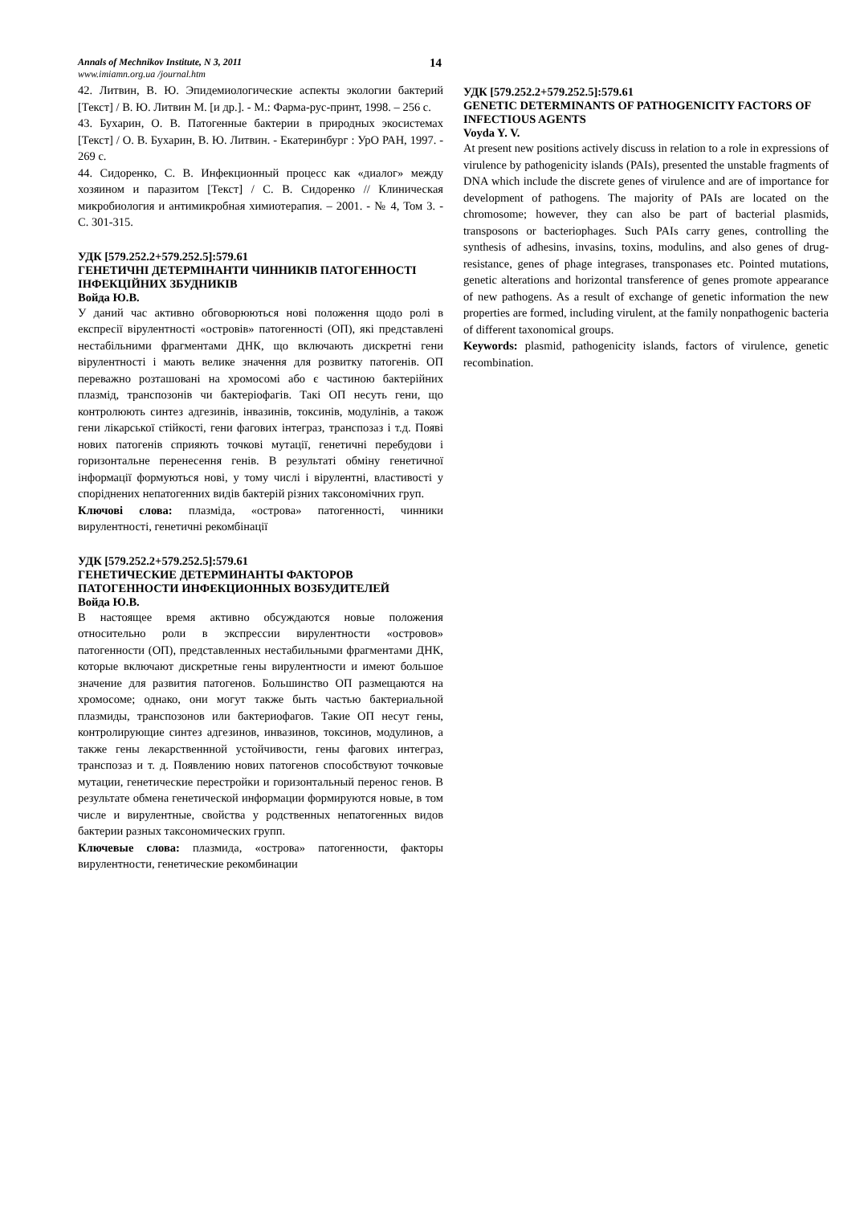Annals of Mechnikov Institute, N 3, 2011
www.imiamn.org.ua /journal.htm
14
42. Литвин, В. Ю. Эпидемиологические аспекты экологии бактерий [Текст] / В. Ю. Литвин М. [и др.]. - М.: Фарма-рус-принт, 1998. – 256 с.
43. Бухарин, О. В. Патогенные бактерии в природных экосистемах [Текст] / О. В. Бухарин, В. Ю. Литвин. - Екатеринбург : УрО РАН, 1997. - 269 с.
44. Сидоренко, С. В. Инфекционный процесс как «диалог» между хозяином и паразитом [Текст] / С. В. Сидоренко // Клиническая микробиология и антимикробная химиотерапия. – 2001. - № 4, Том 3. - С. 301-315.
УДК [579.252.2+579.252.5]:579.61
ГЕНЕТИЧНІ ДЕТЕРМІНАНТИ ЧИННИКІВ ПАТОГЕННОСТІ ІНФЕКЦІЙНИХ ЗБУДНИКІВ
Войда Ю.В.
У даний час активно обговорюються нові положення щодо ролі в експресії вірулентності «островів» патогенності (ОП), які представлені нестабільними фрагментами ДНК, що включають дискретні гени вірулентності і мають велике значення для розвитку патогенів. ОП переважно розташовані на хромосомі або є частиною бактерійних плазмід, транспозонів чи бактеріофагів. Такі ОП несуть гени, що контролюють синтез адгезинів, інвазинів, токсинів, модулінів, а також гени лікарської стійкості, гени фагових інтеграз, транспозаз і т.д. Появі нових патогенів сприяють точкові мутації, генетичні перебудови і горизонтальне перенесення генів. В результаті обміну генетичної інформації формуються нові, у тому числі і вірулентні, властивості у споріднених непатогенних видів бактерій різних таксономічних груп.
Ключові слова: плазміда, «острова» патогенності, чинники вирулентності, генетичні рекомбінації
УДК [579.252.2+579.252.5]:579.61
ГЕНЕТИЧЕСКИЕ ДЕТЕРМИНАНТЫ ФАКТОРОВ ПАТОГЕННОСТИ ИНФЕКЦИОННЫХ ВОЗБУДИТЕЛЕЙ
Войда Ю.В.
В настоящее время активно обсуждаются новые положения относительно роли в экспрессии вирулентности «островов» патогенности (ОП), представленных нестабильными фрагментами ДНК, которые включают дискретные гены вирулентности и имеют большое значение для развития патогенов. Большинство ОП размещаются на хромосоме; однако, они могут также быть частью бактериальной плазмиды, транспозонов или бактериофагов. Такие ОП несут гены, контролирующие синтез адгезинов, инвазинов, токсинов, модулинов, а также гены лекарственнной устойчивости, гены фагових интеграз, транспозаз и т. д. Появлению нових патогенов способствуют точковые мутации, генетические перестройки и горизонтальный перенос генов. В результате обмена генетической информации формируются новые, в том числе и вирулентные, свойства у родственных непатогенных видов бактерии разных таксономических групп.
Ключевые слова: плазмида, «острова» патогенности, факторы вирулентности, генетические рекомбинации
УДК [579.252.2+579.252.5]:579.61
GENETIC DETERMINANTS OF PATHOGENICITY FACTORS OF INFECTIOUS AGENTS
Voyda Y. V.
At present new positions actively discuss in relation to a role in expressions of virulence by pathogenicity islands (PAIs), presented the unstable fragments of DNA which include the discrete genes of virulence and are of importance for development of pathogens. The majority of PAIs are located on the chromosome; however, they can also be part of bacterial plasmids, transposons or bacteriophages. Such PAIs carry genes, controlling the synthesis of adhesins, invasins, toxins, modulins, and also genes of drug-resistance, genes of phage integrases, transponases etc. Pointed mutations, genetic alterations and horizontal transference of genes promote appearance of new pathogens. As a result of exchange of genetic information the new properties are formed, including virulent, at the family nonpathogenic bacteria of different taxonomical groups.
Keywords: plasmid, pathogenicity islands, factors of virulence, genetic recombination.